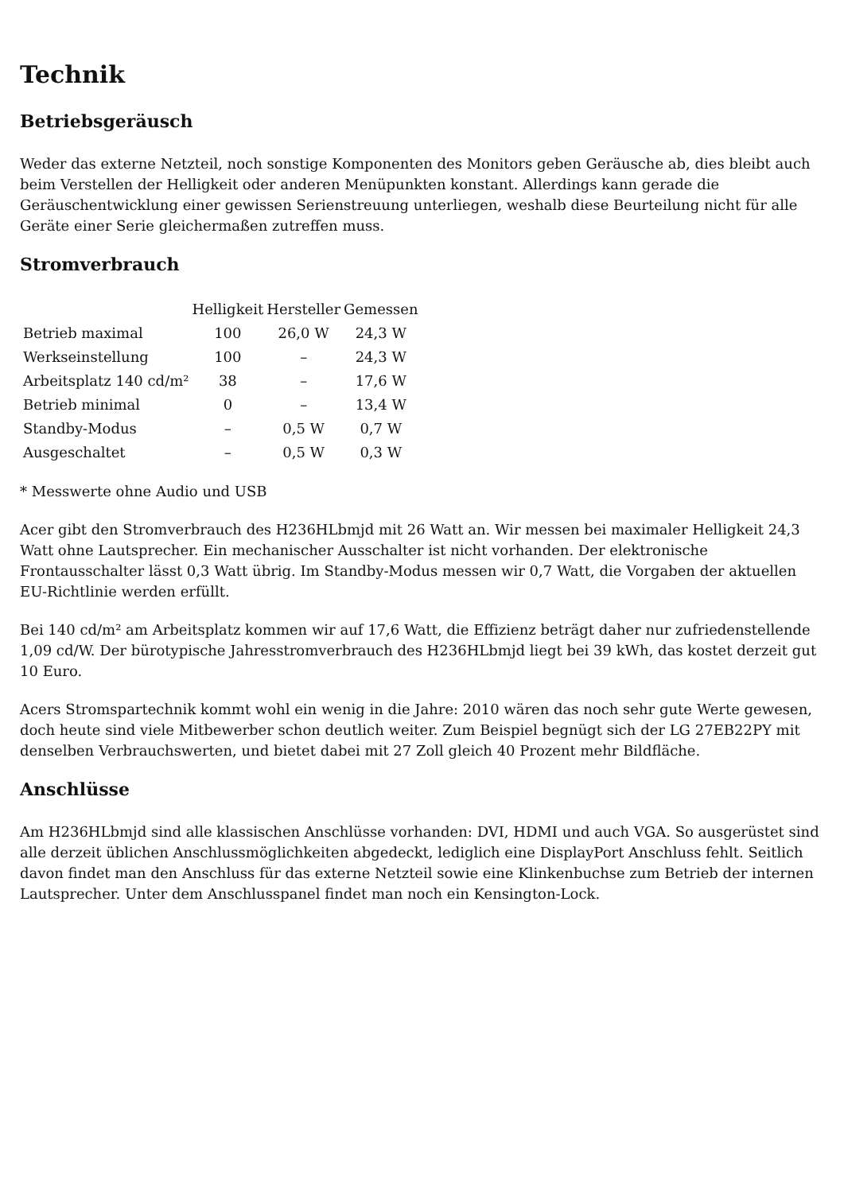Technik
Betriebsgeräusch
Weder das externe Netzteil, noch sonstige Komponenten des Monitors geben Geräusche ab, dies bleibt auch beim Verstellen der Helligkeit oder anderen Menüpunkten konstant. Allerdings kann gerade die Geräuschentwicklung einer gewissen Serienstreuung unterliegen, weshalb diese Beurteilung nicht für alle Geräte einer Serie gleichermaßen zutreffen muss.
Stromverbrauch
| | Helligkeit | Hersteller | Gemessen |
| --- | --- | --- | --- |
| Betrieb maximal | 100 | 26,0 W | 24,3 W |
| Werkseinstellung | 100 | – | 24,3 W |
| Arbeitsplatz 140 cd/m² | 38 | – | 17,6 W |
| Betrieb minimal | 0 | – | 13,4 W |
| Standby-Modus | – | 0,5 W | 0,7 W |
| Ausgeschaltet | – | 0,5 W | 0,3 W |
* Messwerte ohne Audio und USB
Acer gibt den Stromverbrauch des H236HLbmjd mit 26 Watt an. Wir messen bei maximaler Helligkeit 24,3 Watt ohne Lautsprecher. Ein mechanischer Ausschalter ist nicht vorhanden. Der elektronische Frontausschalter lässt 0,3 Watt übrig. Im Standby-Modus messen wir 0,7 Watt, die Vorgaben der aktuellen EU-Richtlinie werden erfüllt.
Bei 140 cd/m² am Arbeitsplatz kommen wir auf 17,6 Watt, die Effizienz beträgt daher nur zufriedenstellende 1,09 cd/W. Der bürotypische Jahresstromverbrauch des H236HLbmjd liegt bei 39 kWh, das kostet derzeit gut 10 Euro.
Acers Stromspartechnik kommt wohl ein wenig in die Jahre: 2010 wären das noch sehr gute Werte gewesen, doch heute sind viele Mitbewerber schon deutlich weiter. Zum Beispiel begnügt sich der LG 27EB22PY mit denselben Verbrauchswerten, und bietet dabei mit 27 Zoll gleich 40 Prozent mehr Bildfläche.
Anschlüsse
Am H236HLbmjd sind alle klassischen Anschlüsse vorhanden: DVI, HDMI und auch VGA. So ausgerüstet sind alle derzeit üblichen Anschlussmöglichkeiten abgedeckt, lediglich eine DisplayPort Anschluss fehlt. Seitlich davon findet man den Anschluss für das externe Netzteil sowie eine Klinkenbuchse zum Betrieb der internen Lautsprecher. Unter dem Anschlusspanel findet man noch ein Kensington-Lock.